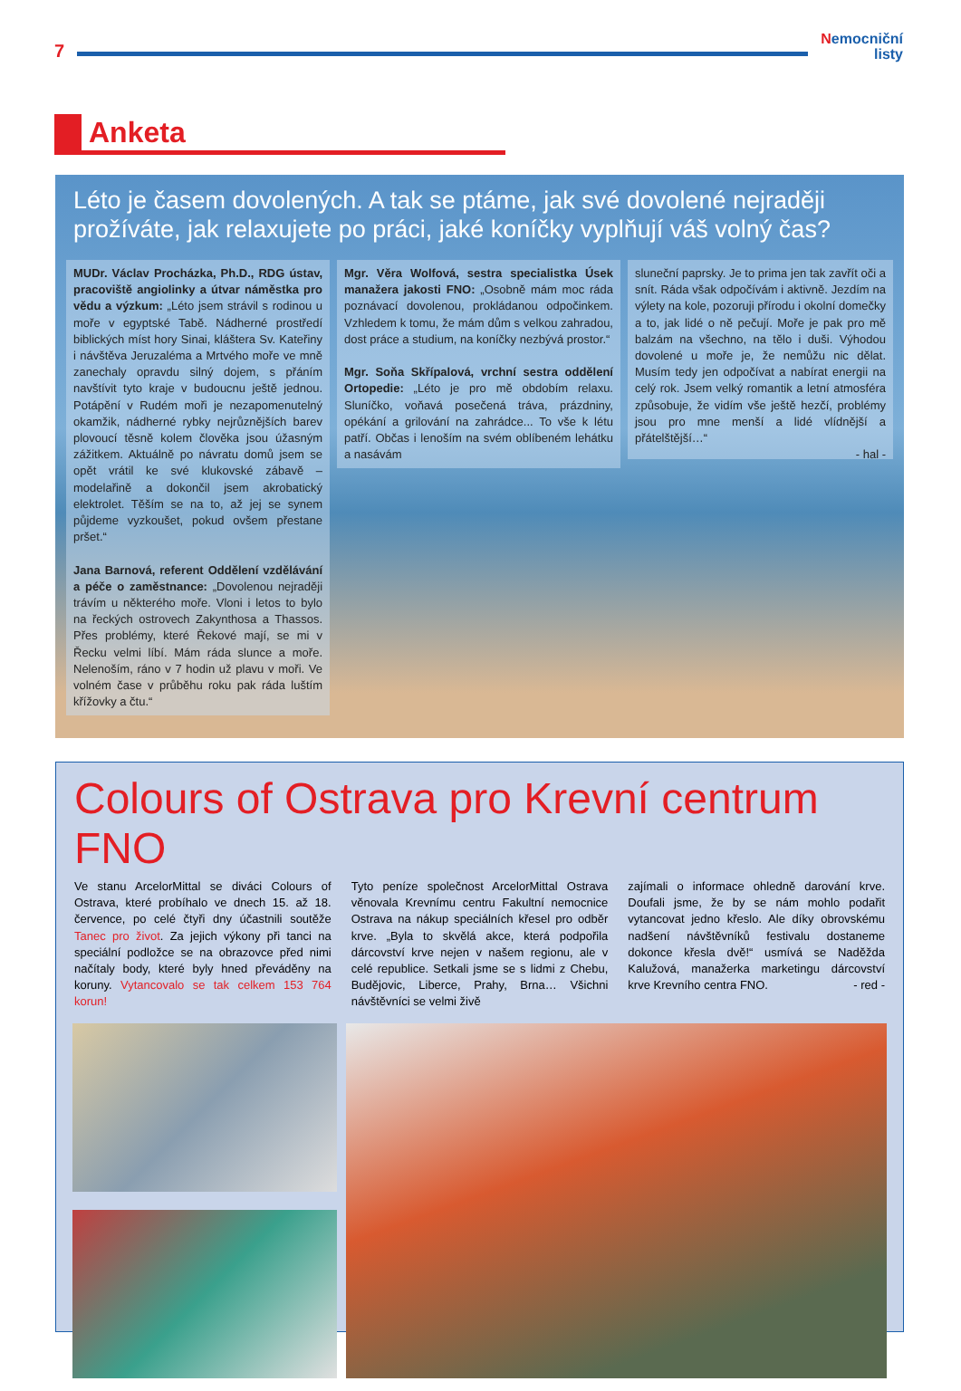7
Nemocniční
listy
Anketa
Léto je časem dovolených. A tak se ptáme, jak své dovolené nejraději prožíváte, jak relaxujete po práci, jaké koníčky vyplňují váš volný čas?
MUDr. Václav Procházka, Ph.D., RDG ústav, pracoviště angiolinky a útvar náměstka pro vědu a výzkum: „Léto jsem strávil s rodinou u moře v egyptské Tabě. Nádherné prostředí biblických míst hory Sinai, kláštera Sv. Kateřiny i návštěva Jeruzaléma a Mrtvého moře ve mně zanechaly opravdu silný dojem, s přáním navštívit tyto kraje v budoucnu ještě jednou. Potápění v Rudém moři je nezapomenutelný okamžik, nádherné rybky nejrůznějších barev plovoucí těsně kolem člověka jsou úžasným zážitkem. Aktuálně po návratu domů jsem se opět vrátil ke své klukovské zábavě – modelařině a dokončil jsem akrobatický elektrolet. Těším se na to, až jej se synem půjdeme vyzkoušet, pokud ovšem přestane pršet.“
Jana Barnová, referent Oddělení vzdělávání a péče o zaměstnance: „Dovolenou nejraději trávím u některého moře. Vloni i letos to bylo na řeckých ostrovech Zakynthosa a Thassos. Přes problémy, které Řekové mají, se mi v Řecku velmi líbí. Mám ráda slunce a moře. Nelenoším, ráno v 7 hodin už plavu v moři. Ve volném čase v průběhu roku pak ráda luštím křížovky a čtu.“
Mgr. Věra Wolfová, sestra specialistka Úsek manažera jakosti FNO: „Osobně mám moc ráda poznávací dovolenou, prokládanou odpočinkem. Vzhledem k tomu, že mám dům s velkou zahradou, dost práce a studium, na koníčky nezbývá prostor.“
Mgr. Soňa Skřípalová, vrchní sestra oddělení Ortopedie: „Léto je pro mě obdobím relaxu. Sluníčko, voňavá posečená tráva, prázdniny, opékání a grilování na zahrádce... To vše k létu patří. Občas i lenoším na svém oblíbeném lehátku a nasávám
sluneční paprsky. Je to prima jen tak zavřít oči a snít. Ráda však odpočívám i aktivně. Jezdím na výlety na kole, pozoruji přírodu i okolní domečky a to, jak lidé o ně pečují. Moře je pak pro mě balzám na všechno, na tělo i duši. Výhodou dovolené u moře je, že nemůžu nic dělat. Musím tedy jen odpočívat a nabírat energii na celý rok. Jsem velký romantik a letní atmosféra způsobuje, že vidím vše ještě hezčí, problémy jsou pro mne menší a lidé vlídnější a přátelštější…“
- hal -
Colours of Ostrava pro Krevní centrum FNO
Ve stanu ArcelorMittal se diváci Colours of Ostrava, které probíhalo ve dnech 15. až 18. července, po celé čtyři dny účastnili soutěže Tanec pro život. Za jejich výkony při tanci na speciální podložce se na obrazovce před nimi načítaly body, které byly hned převáděny na koruny. Vytancovalo se tak celkem 153 764 korun!
Tyto peníze společnost ArcelorMittal Ostrava věnovala Krevnímu centru Fakultní nemocnice Ostrava na nákup speciálních křesel pro odběr krve. „Byla to skvělá akce, která podpořila dárcovství krve nejen v našem regionu, ale v celé republice. Setkali jsme se s lidmi z Chebu, Budějovic, Liberce, Prahy, Brna… Všichni návštěvníci se velmi živě
zajímali o informace ohledně darování krve. Doufali jsme, že by se nám mohlo podařit vytancovat jedno křeslo. Ale díky obrovskému nadšení návštěvníků festivalu dostaneme dokonce křesla dvě!“ usmívá se Naděžda Kalužová, manažerka marketingu dárcovství krve Krevního centra FNO. - red -